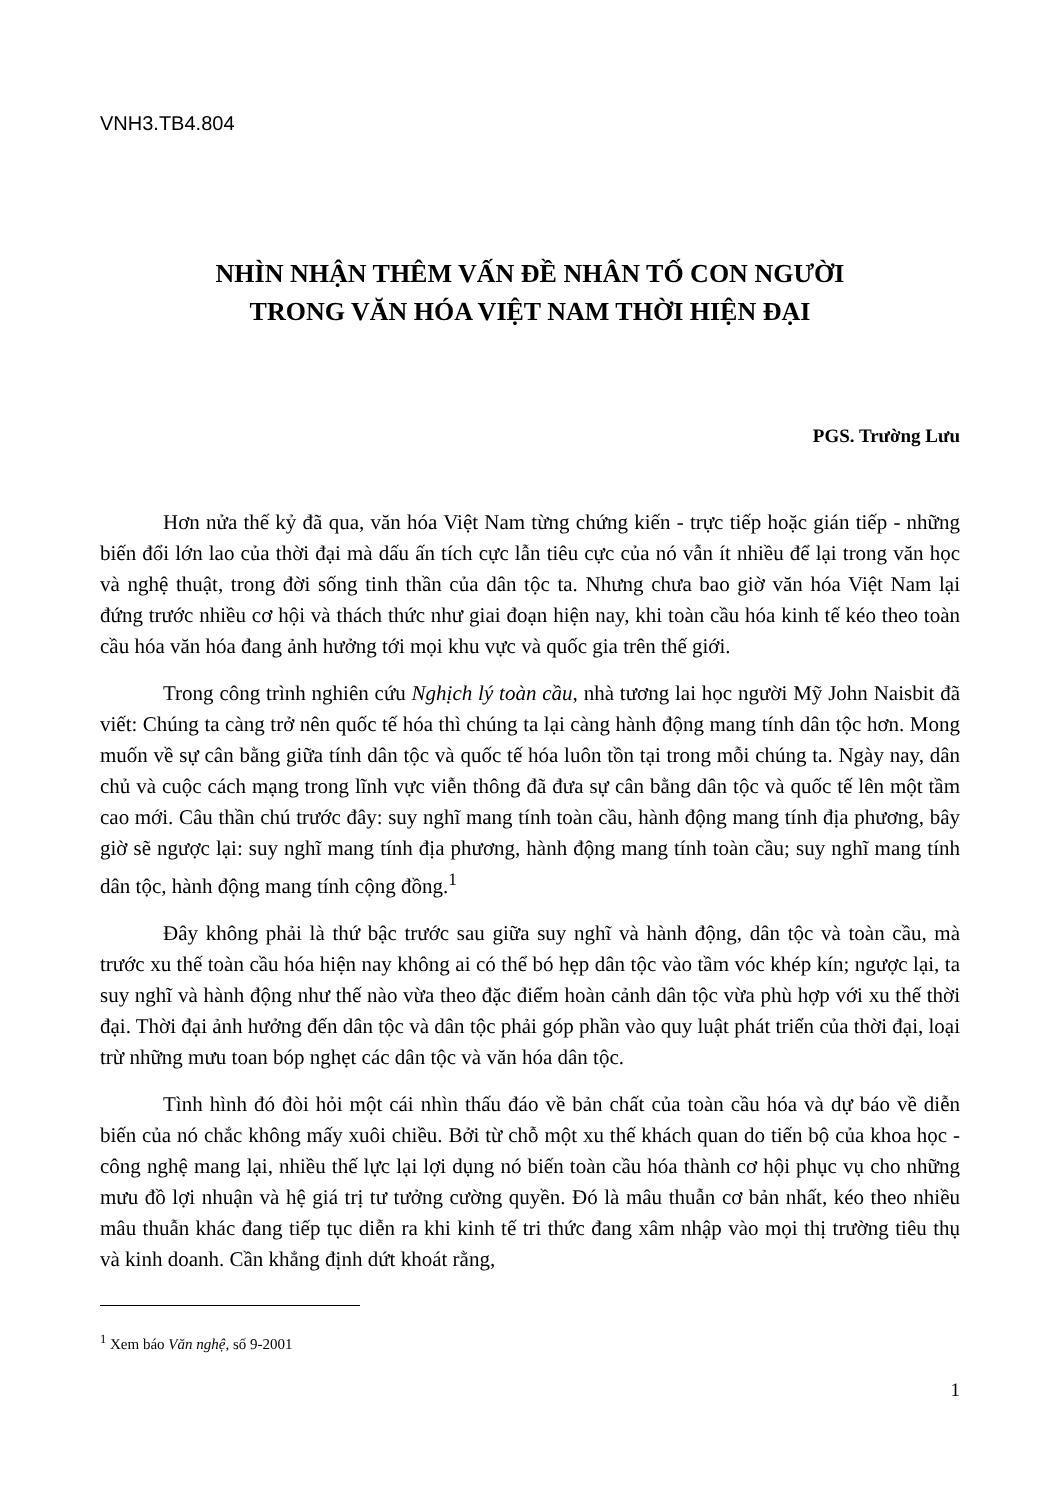VNH3.TB4.804
NHÌN NHẬN THÊM VẤN ĐỀ NHÂN TỐ CON NGƯỜI
TRONG VĂN HÓA VIỆT NAM THỜI HIỆN ĐẠI
PGS. Trường Lưu
Hơn nửa thế kỷ đã qua, văn hóa Việt Nam từng chứng kiến - trực tiếp hoặc gián tiếp - những biến đổi lớn lao của thời đại mà dấu ấn tích cực lẫn tiêu cực của nó vẫn ít nhiều để lại trong văn học và nghệ thuật, trong đời sống tinh thần của dân tộc ta. Nhưng chưa bao giờ văn hóa Việt Nam lại đứng trước nhiều cơ hội và thách thức như giai đoạn hiện nay, khi toàn cầu hóa kinh tế kéo theo toàn cầu hóa văn hóa đang ảnh hưởng tới mọi khu vực và quốc gia trên thế giới.
Trong công trình nghiên cứu Nghịch lý toàn cầu, nhà tương lai học người Mỹ John Naisbit đã viết: Chúng ta càng trở nên quốc tế hóa thì chúng ta lại càng hành động mang tính dân tộc hơn. Mong muốn về sự cân bằng giữa tính dân tộc và quốc tế hóa luôn tồn tại trong mỗi chúng ta. Ngày nay, dân chủ và cuộc cách mạng trong lĩnh vực viễn thông đã đưa sự cân bằng dân tộc và quốc tế lên một tầm cao mới. Câu thần chú trước đây: suy nghĩ mang tính toàn cầu, hành động mang tính địa phương, bây giờ sẽ ngược lại: suy nghĩ mang tính địa phương, hành động mang tính toàn cầu; suy nghĩ mang tính dân tộc, hành động mang tính cộng đồng.<sup>1</sup>
Đây không phải là thứ bậc trước sau giữa suy nghĩ và hành động, dân tộc và toàn cầu, mà trước xu thế toàn cầu hóa hiện nay không ai có thể bó hẹp dân tộc vào tầm vóc khép kín; ngược lại, ta suy nghĩ và hành động như thế nào vừa theo đặc điểm hoàn cảnh dân tộc vừa phù hợp với xu thế thời đại. Thời đại ảnh hưởng đến dân tộc và dân tộc phải góp phần vào quy luật phát triển của thời đại, loại trừ những mưu toan bóp nghẹt các dân tộc và văn hóa dân tộc.
Tình hình đó đòi hỏi một cái nhìn thấu đáo về bản chất của toàn cầu hóa và dự báo về diễn biến của nó chắc không mấy xuôi chiều. Bởi từ chỗ một xu thế khách quan do tiến bộ của khoa học - công nghệ mang lại, nhiều thế lực lại lợi dụng nó biến toàn cầu hóa thành cơ hội phục vụ cho những mưu đồ lợi nhuận và hệ giá trị tư tưởng cường quyền. Đó là mâu thuẫn cơ bản nhất, kéo theo nhiều mâu thuẫn khác đang tiếp tục diễn ra khi kinh tế tri thức đang xâm nhập vào mọi thị trường tiêu thụ và kinh doanh. Cần khẳng định dứt khoát rằng,
<sup>1</sup> Xem báo Văn nghệ, số 9-2001
1